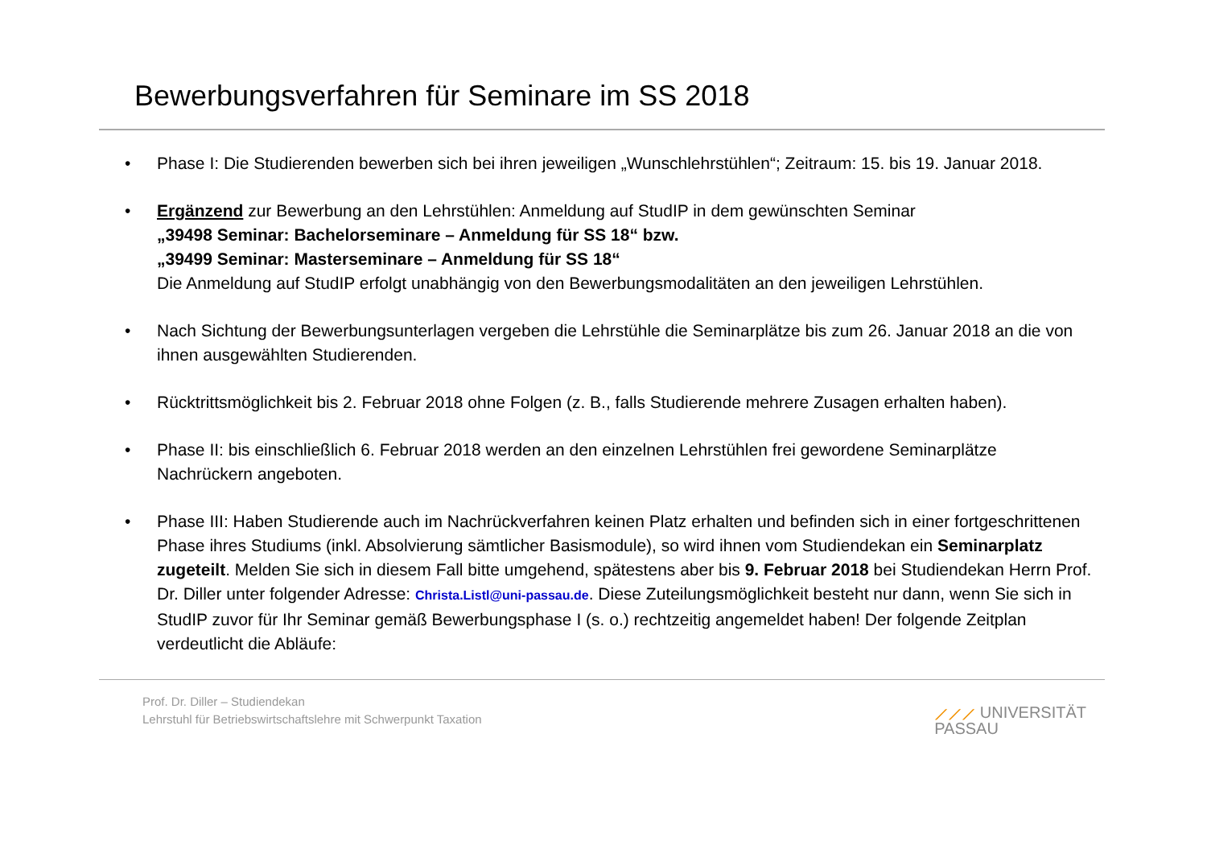Bewerbungsverfahren für Seminare im SS 2018
• Phase I: Die Studierenden bewerben sich bei ihren jeweiligen „Wunschlehrstühlen“; Zeitraum: 15. bis 19. Januar 2018.
• Ergänzend zur Bewerbung an den Lehrstühlen: Anmeldung auf StudIP in dem gewünschten Seminar
„39498 Seminar: Bachelorseminare – Anmeldung für SS 18“ bzw.
„39499 Seminar: Masterseminare – Anmeldung für SS 18“
Die Anmeldung auf StudIP erfolgt unabhängig von den Bewerbungsmodalitäten an den jeweiligen Lehrstühlen.
• Nach Sichtung der Bewerbungsunterlagen vergeben die Lehrstühle die Seminarplätze bis zum 26. Januar 2018 an die von ihnen ausgewählten Studierenden.
• Rücktrittsmöglichkeit bis 2. Februar 2018 ohne Folgen (z. B., falls Studierende mehrere Zusagen erhalten haben).
• Phase II: bis einschließlich 6. Februar 2018 werden an den einzelnen Lehrstühlen frei gewordene Seminarplätze Nachrückern angeboten.
• Phase III: Haben Studierende auch im Nachrückverfahren keinen Platz erhalten und befinden sich in einer fortgeschrittenen Phase ihres Studiums (inkl. Absolvierung sämtlicher Basismodule), so wird ihnen vom Studiendekan ein Seminarplatz zugeteilt. Melden Sie sich in diesem Fall bitte umgehend, spätestens aber bis 9. Februar 2018 bei Studiendekan Herrn Prof. Dr. Diller unter folgender Adresse: Christa.Listl@uni-passau.de. Diese Zuteilungsmöglichkeit besteht nur dann, wenn Sie sich in StudIP zuvor für Ihr Seminar gemäß Bewerbungsphase I (s. o.) rechtzeitig angemeldet haben! Der folgende Zeitplan verdeutlicht die Abläufe:
Prof. Dr. Diller – Studiendekan
Lehrstuhl für Betriebswirtschaftslehre mit Schwerpunkt Taxation
⟋⟋⟋ UNIVERSITÄT
PASSAU